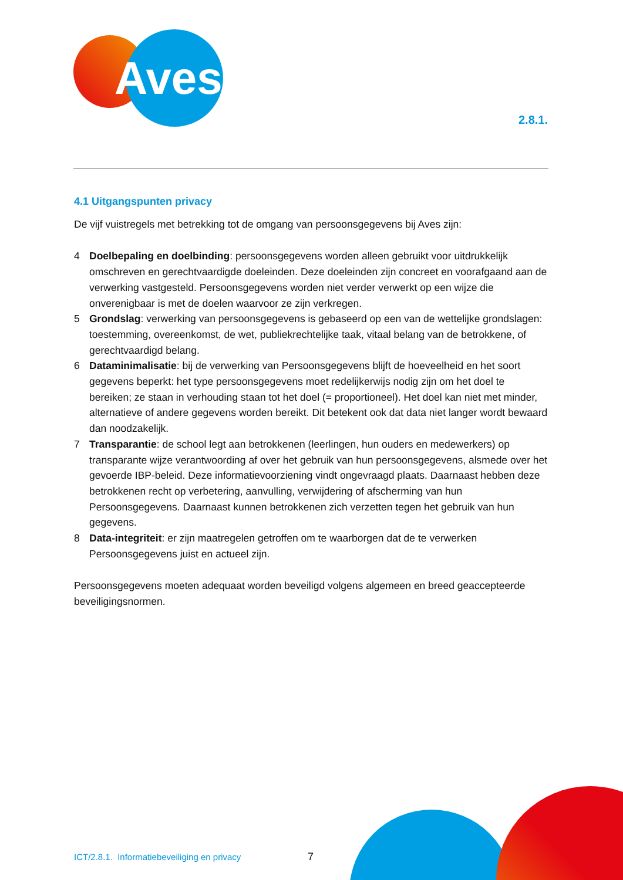Aves
2.8.1.
4.1 Uitgangspunten privacy
De vijf vuistregels met betrekking tot de omgang van persoonsgegevens bij Aves zijn:
4 Doelbepaling en doelbinding: persoonsgegevens worden alleen gebruikt voor uitdrukkelijk omschreven en gerechtvaardigde doeleinden. Deze doeleinden zijn concreet en voorafgaand aan de verwerking vastgesteld. Persoonsgegevens worden niet verder verwerkt op een wijze die onverenigbaar is met de doelen waarvoor ze zijn verkregen.
5 Grondslag: verwerking van persoonsgegevens is gebaseerd op een van de wettelijke grondslagen: toestemming, overeenkomst, de wet, publiekrechtelijke taak, vitaal belang van de betrokkene, of gerechtvaardigd belang.
6 Dataminimalisatie: bij de verwerking van Persoonsgegevens blijft de hoeveelheid en het soort gegevens beperkt: het type persoonsgegevens moet redelijkerwijs nodig zijn om het doel te bereiken; ze staan in verhouding staan tot het doel (= proportioneel). Het doel kan niet met minder, alternatieve of andere gegevens worden bereikt. Dit betekent ook dat data niet langer wordt bewaard dan noodzakelijk.
7 Transparantie: de school legt aan betrokkenen (leerlingen, hun ouders en medewerkers) op transparante wijze verantwoording af over het gebruik van hun persoonsgegevens, alsmede over het gevoerde IBP-beleid. Deze informatievoorziening vindt ongevraagd plaats. Daarnaast hebben deze betrokkenen recht op verbetering, aanvulling, verwijdering of afscherming van hun Persoonsgegevens. Daarnaast kunnen betrokkenen zich verzetten tegen het gebruik van hun gegevens.
8 Data-integriteit: er zijn maatregelen getroffen om te waarborgen dat de te verwerken Persoonsgegevens juist en actueel zijn.
Persoonsgegevens moeten adequaat worden beveiligd volgens algemeen en breed geaccepteerde beveiligingsnormen.
ICT/2.8.1. Informatiebeveiliging en privacy
7